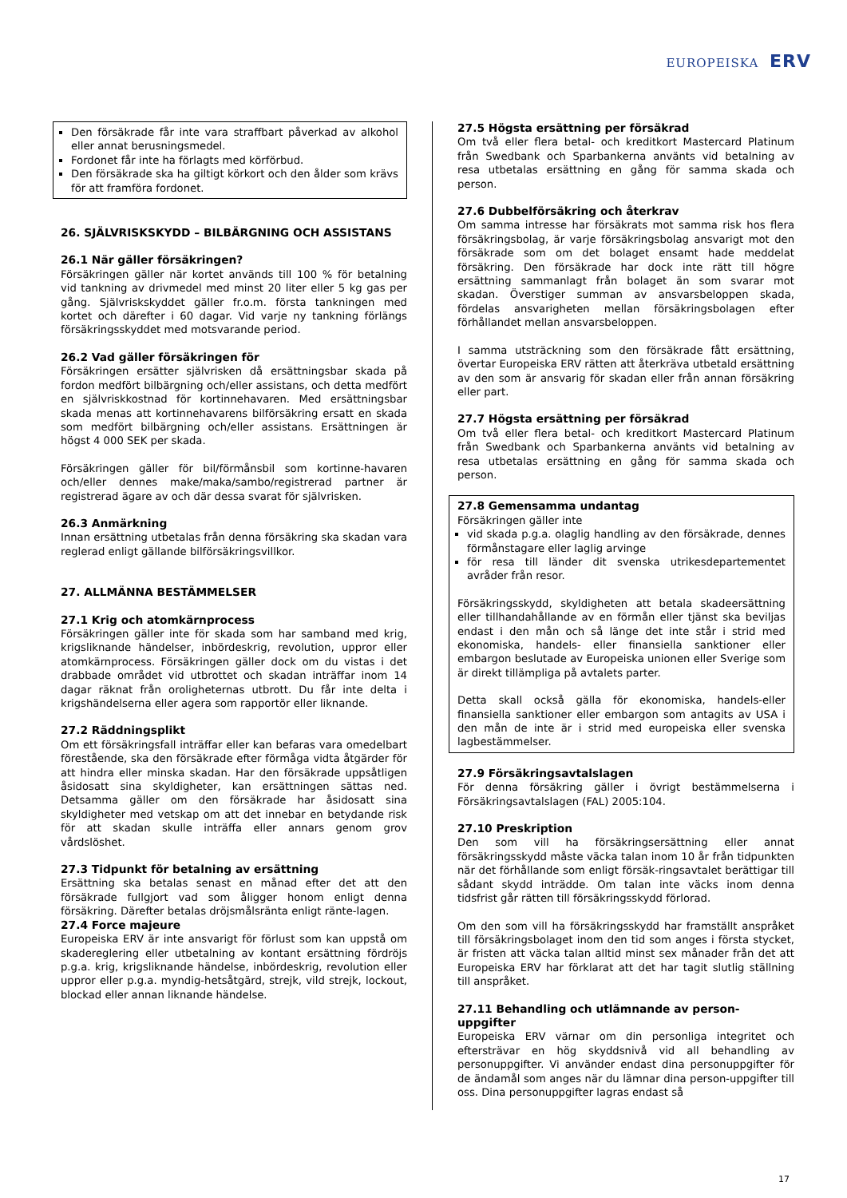EUROPEISKA ERV
Den försäkrade får inte vara straffbart påverkad av alkohol eller annat berusningsmedel.
Fordonet får inte ha förlagts med körförbud.
Den försäkrade ska ha giltigt körkort och den ålder som krävs för att framföra fordonet.
26. SJÄLVRISKSKYDD – BILBÄRGNING OCH ASSISTANS
26.1 När gäller försäkringen?
Försäkringen gäller när kortet används till 100 % för betalning vid tankning av drivmedel med minst 20 liter eller 5 kg gas per gång. Självriskskyddet gäller fr.o.m. första tankningen med kortet och därefter i 60 dagar. Vid varje ny tankning förlängs försäkringsskyddet med motsvarande period.
26.2 Vad gäller försäkringen för
Försäkringen ersätter självrisken då ersättningsbar skada på fordon medfört bilbärgning och/eller assistans, och detta medfört en självriskkostnad för kortinnehavaren. Med ersättningsbar skada menas att kortinnehavarens bilförsäkring ersatt en skada som medfört bilbärgning och/eller assistans. Ersättningen är högst 4 000 SEK per skada.
Försäkringen gäller för bil/förmånsbil som kortinne-havaren och/eller dennes make/maka/sambo/registrerad partner är registrerad ägare av och där dessa svarat för självrisken.
26.3 Anmärkning
Innan ersättning utbetalas från denna försäkring ska skadan vara reglerad enligt gällande bilförsäkringsvillkor.
27. ALLMÄNNA BESTÄMMELSER
27.1 Krig och atomkärnprocess
Försäkringen gäller inte för skada som har samband med krig, krigsliknande händelser, inbördeskrig, revolution, uppror eller atomkärnprocess. Försäkringen gäller dock om du vistas i det drabbade området vid utbrottet och skadan inträffar inom 14 dagar räknat från oroligheternas utbrott. Du får inte delta i krigshändelserna eller agera som rapportör eller liknande.
27.2 Räddningsplikt
Om ett försäkringsfall inträffar eller kan befaras vara omedelbart förestående, ska den försäkrade efter förmåga vidta åtgärder för att hindra eller minska skadan. Har den försäkrade uppsåtligen åsidosatt sina skyldigheter, kan ersättningen sättas ned. Detsamma gäller om den försäkrade har åsidosatt sina skyldigheter med vetskap om att det innebar en betydande risk för att skadan skulle inträffa eller annars genom grov vårdslöshet.
27.3 Tidpunkt för betalning av ersättning
Ersättning ska betalas senast en månad efter det att den försäkrade fullgjort vad som åligger honom enligt denna försäkring. Därefter betalas dröjsmålsränta enligt ränte-lagen.
27.4 Force majeure
Europeiska ERV är inte ansvarigt för förlust som kan uppstå om skadereglering eller utbetalning av kontant ersättning fördröjs p.g.a. krig, krigsliknande händelse, inbördeskrig, revolution eller uppror eller p.g.a. myndig-hetsåtgärd, strejk, vild strejk, lockout, blockad eller annan liknande händelse.
27.5 Högsta ersättning per försäkrad
Om två eller flera betal- och kreditkort Mastercard Platinum från Swedbank och Sparbankerna använts vid betalning av resa utbetalas ersättning en gång för samma skada och person.
27.6 Dubbelförsäkring och återkrav
Om samma intresse har försäkrats mot samma risk hos flera försäkringsbolag, är varje försäkringsbolag ansvarigt mot den försäkrade som om det bolaget ensamt hade meddelat försäkring. Den försäkrade har dock inte rätt till högre ersättning sammanlagt från bolaget än som svarar mot skadan. Överstiger summan av ansvarsbeloppen skada, fördelas ansvarigheten mellan försäkringsbolagen efter förhållandet mellan ansvarsbeloppen.
I samma utsträckning som den försäkrade fått ersättning, övertar Europeiska ERV rätten att återkräva utbetald ersättning av den som är ansvarig för skadan eller från annan försäkring eller part.
27.7 Högsta ersättning per försäkrad
Om två eller flera betal- och kreditkort Mastercard Platinum från Swedbank och Sparbankerna använts vid betalning av resa utbetalas ersättning en gång för samma skada och person.
27.8 Gemensamma undantag
Försäkringen gäller inte
vid skada p.g.a. olaglig handling av den försäkrade, dennes förmånstagare eller laglig arvinge
för resa till länder dit svenska utrikesdepartementet avråder från resor.
Försäkringsskydd, skyldigheten att betala skadeersättning eller tillhandahållande av en förmån eller tjänst ska beviljas endast i den mån och så länge det inte står i strid med ekonomiska, handels- eller finansiella sanktioner eller embargon beslutade av Europeiska unionen eller Sverige som är direkt tillämpliga på avtalets parter.
Detta skall också gälla för ekonomiska, handels-eller finansiella sanktioner eller embargon som antagits av USA i den mån de inte är i strid med europeiska eller svenska lagbestämmelser.
27.9 Försäkringsavtalslagen
För denna försäkring gäller i övrigt bestämmelserna i Försäkringsavtalslagen (FAL) 2005:104.
27.10 Preskription
Den som vill ha försäkringsersättning eller annat försäkringsskydd måste väcka talan inom 10 år från tidpunkten när det förhållande som enligt försäk-ringsavtalet berättigar till sådant skydd inträdde. Om talan inte väcks inom denna tidsfrist går rätten till försäkringsskydd förlorad.
Om den som vill ha försäkringsskydd har framställt anspråket till försäkringsbolaget inom den tid som anges i första stycket, är fristen att väcka talan alltid minst sex månader från det att Europeiska ERV har förklarat att det har tagit slutlig ställning till anspråket.
27.11 Behandling och utlämnande av person-uppgifter
Europeiska ERV värnar om din personliga integritet och eftersträvar en hög skyddsnivå vid all behandling av personuppgifter. Vi använder endast dina personuppgifter för de ändamål som anges när du lämnar dina person-uppgifter till oss. Dina personuppgifter lagras endast så
17